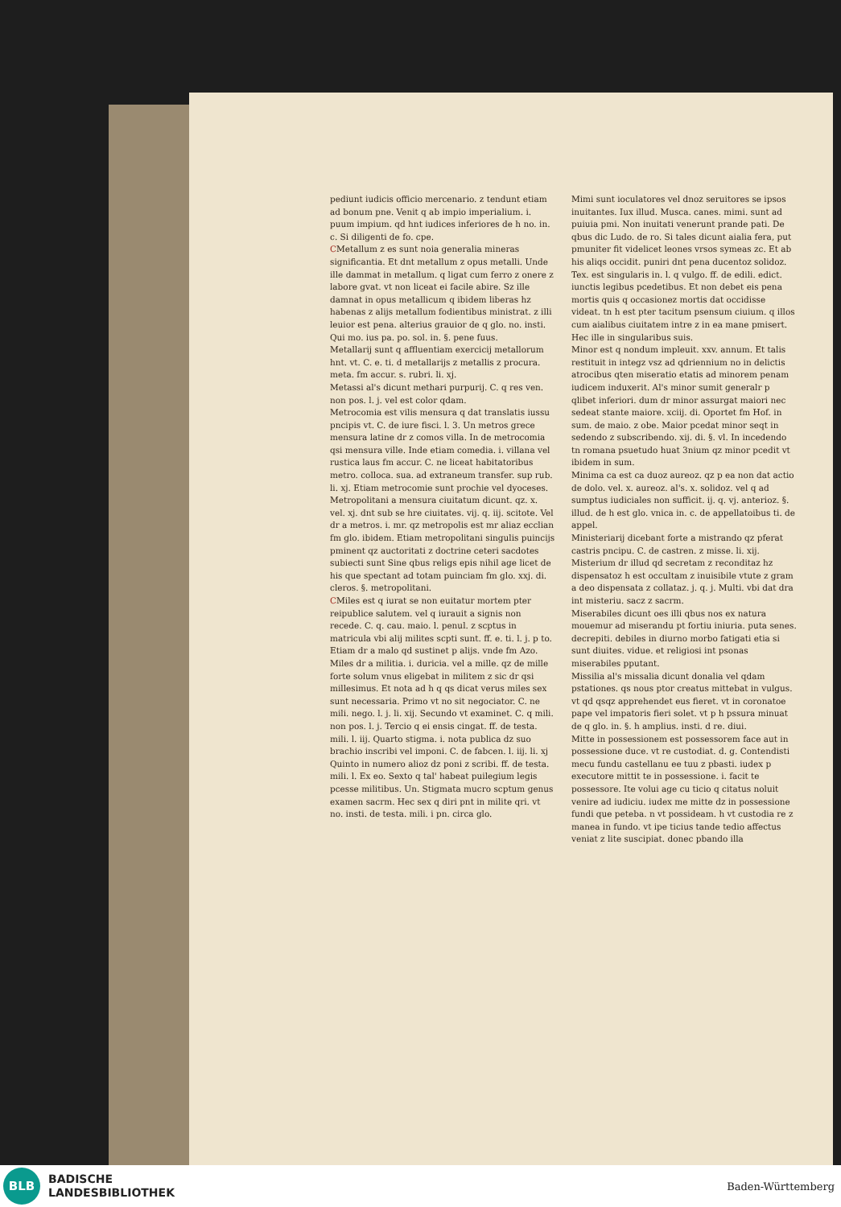pediunt iudicis officio mercenario. z tendunt etiam ad bonum pne. Venit q ab impio imperialium. i. puum impium. qd hnt iudices inferiores de h no. in. c. Si diligenti de fo. cpe.
CMetallum z es sunt noia generalia mineras significantia. Et dnt metallum z opus metalli. Unde ille dammat in metallum. q ligat cum ferro z onere z labore gvat. vt non liceat ei facile abire. Sz ille damnat in opus metallicum q ibidem liberas hz habenas z alijs metallum fodientibus ministrat. z illi leuior est pena. alterius grauior de q glo. no. insti. Qui mo. ius pa. po. sol. in. §. pene fuus.
Metallarij sunt q affluentiam exercicij metallorum hnt. vt. C. e. ti. d metallarijs z metallis z procura. meta. fm accur. s. rubri. li. xj.
Metassi al's dicunt methari purpurij. C. q res ven. non pos. l. j. vel est color qdam.
Metrocomia est vilis mensura q dat translatis iussu pncipis vt. C. de iure fisci. l. 3. Un metros grece mensura latine dr z comos villa. In de metrocomia qsi mensura ville. Inde etiam comedia. i. villana vel rustica laus fm accur. C. ne liceat habitatoribus metro. colloca. sua. ad extraneum transfer. sup rub. li. xj. Etiam metrocomie sunt prochie vel dyoceses.
Metropolitani a mensura ciuitatum dicunt. qz. x. vel. xj. dnt sub se hre ciuitates. vij. q. iij. scitote. Vel dr a metros. i. mr. qz metropolis est mr aliaz ecclian fm glo. ibidem. Etiam metropolitani singulis puincijs pminent qz auctoritati z doctrine ceteri sacdotes subiecti sunt Sine qbus religs epis nihil age licet de his que spectant ad totam puinciam fm glo. xxj. di. cleros. §. metropolitani.
CMiles est q iurat se non euitatur mortem pter reipublice salutem. vel q iurauit a signis non recede. C. q. cau. maio. l. penul. z scptus in matricula vbi alij milites scpti sunt. ff. e. ti. l. j. p to. Etiam dr a malo qd sustinet p alijs. vnde fm Azo. Miles dr a militia. i. duricia. vel a mille. qz de mille forte solum vnus eligebat in militem z sic dr qsi millesimus. Et nota ad h q qs dicat verus miles sex sunt necessaria. Primo vt no sit negociator. C. ne mili. nego. l. j. li. xij. Secundo vt examinet. C. q mili. non pos. l. j. Tercio q ei ensis cingat. ff. de testa. mili. l. iij. Quarto stigma. i. nota publica dz suo brachio inscribi vel imponi. C. de fabcen. l. iij. li. xj Quinto in numero alioz dz poni z scribi. ff. de testa. mili. l. Ex eo. Sexto q tal' habeat puilegium legis pcesse militibus. Un. Stigmata mucro scptum genus examen sacrm. Hec sex q diri pnt in milite qri. vt no. insti. de testa. mili. i pn. circa glo.
Mimi sunt ioculatores vel dnoz seruitores se ipsos inuitantes. Iux illud. Musca. canes. mimi. sunt ad puiuia pmi. Non inuitati venerunt prande pati. De qbus dic Ludo. de ro. Si tales dicunt aialia fera, put pmuniter fit videlicet leones vrsos symeas zc. Et ab his aliqs occidit. puniri dnt pena ducentoz solidoz. Tex. est singularis in. l. q vulgo. ff. de edili. edict. iunctis legibus pcedetibus. Et non debet eis pena mortis quis q occasionez mortis dat occidisse videat. tn h est pter tacitum psensum ciuium. q illos cum aialibus ciuitatem intre z in ea mane pmisert. Hec ille in singularibus suis.
Minor est q nondum impleuit. xxv. annum. Et talis restituit in integz vsz ad qdriennium no in delictis atrocibus qten miseratio etatis ad minorem penam iudicem induxerit. Al's minor sumit generalr p qlibet inferiori. dum dr minor assurgat maiori nec sedeat stante maiore. xciij. di. Oportet fm Hof. in sum. de maio. z obe. Maior pcedat minor seqt in sedendo z subscribendo. xij. di. §. vl. In incedendo tn romana psuetudo huat 3nium qz minor pcedit vt ibidem in sum.
Minima ca est ca duoz aureoz. qz p ea non dat actio de dolo. vel. x. aureoz. al's. x. solidoz. vel q ad sumptus iudiciales non sufficit. ij. q. vj. anterioz. §. illud. de h est glo. vnica in. c. de appellatoibus ti. de appel.
Ministeriarij dicebant forte a mistrando qz pferat castris pncipu. C. de castren. z misse. li. xij.
Misterium dr illud qd secretam z reconditaz hz dispensatoz h est occultam z inuisibile vtute z gram a deo dispensata z collataz. j. q. j. Multi. vbi dat dra int misteriu. sacz z sacrm.
Miserabiles dicunt oes illi qbus nos ex natura mouemur ad miserandu pt fortiu iniuria. puta senes. decrepiti. debiles in diurno morbo fatigati etia si sunt diuites. vidue. et religiosi int psonas miserabiles pputant.
Missilia al's missalia dicunt donalia vel qdam pstationes. qs nous ptor creatus mittebat in vulgus. vt qd qsqz apprehendet eus fieret. vt in coronatoe pape vel impatoris fieri solet. vt p h pssura minuat de q glo. in. §. h amplius. insti. d re. diui.
Mitte in possessionem est possessorem face aut in possessione duce. vt re custodiat. d. g. Contendisti mecu fundu castellanu ee tuu z pbasti. iudex p executore mittit te in possessione. i. facit te possessore. Ite volui age cu ticio q citatus noluit venire ad iudiciu. iudex me mitte dz in possessione fundi que peteba. n vt possideam. h vt custodia re z manea in fundo. vt ipe ticius tande tedio affectus veniat z lite suscipiat. donec pbando illa
BLB
BADISCHE
LANDESBIBLIOTHEK
Baden-Württemberg